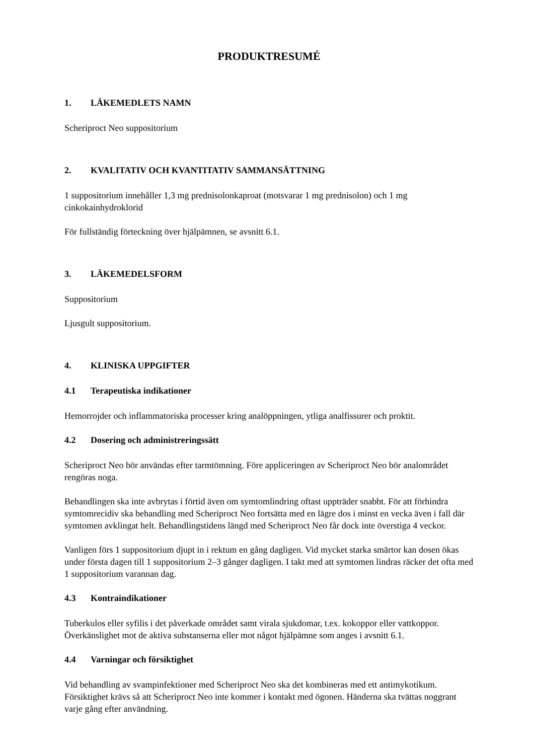PRODUKTRESUMÉ
1. LÄKEMEDLETS NAMN
Scheriproct Neo suppositorium
2. KVALITATIV OCH KVANTITATIV SAMMANSÄTTNING
1 suppositorium innehåller 1,3 mg prednisolonkaproat (motsvarar 1 mg prednisolon) och 1 mg cinkokainhydroklorid
För fullständig förteckning över hjälpämnen, se avsnitt 6.1.
3. LÄKEMEDELSFORM
Suppositorium
Ljusgult suppositorium.
4. KLINISKA UPPGIFTER
4.1 Terapeutiska indikationer
Hemorrojder och inflammatoriska processer kring analöppningen, ytliga analfissurer och proktit.
4.2 Dosering och administreringssätt
Scheriproct Neo bör användas efter tarmtömning. Före appliceringen av Scheriproct Neo bör analområdet rengöras noga.
Behandlingen ska inte avbrytas i förtid även om symtomlindring oftast uppträder snabbt. För att förhindra symtomrecidiv ska behandling med Scheriproct Neo fortsätta med en lägre dos i minst en vecka även i fall där symtomen avklingat helt. Behandlingstidens längd med Scheriproct Neo får dock inte överstiga 4 veckor.
Vanligen förs 1 suppositorium djupt in i rektum en gång dagligen. Vid mycket starka smärtor kan dosen ökas under första dagen till 1 suppositorium 2–3 gånger dagligen. I takt med att symtomen lindras räcker det ofta med 1 suppositorium varannan dag.
4.3 Kontraindikationer
Tuberkulos eller syfilis i det påverkade området samt virala sjukdomar, t.ex. kokoppor eller vattkoppor. Överkänslighet mot de aktiva substanserna eller mot något hjälpämne som anges i avsnitt 6.1.
4.4 Varningar och försiktighet
Vid behandling av svampinfektioner med Scheriproct Neo ska det kombineras med ett antimykotikum. Försiktighet krävs så att Scheriproct Neo inte kommer i kontakt med ögonen. Händerna ska tvättas noggrant varje gång efter användning.